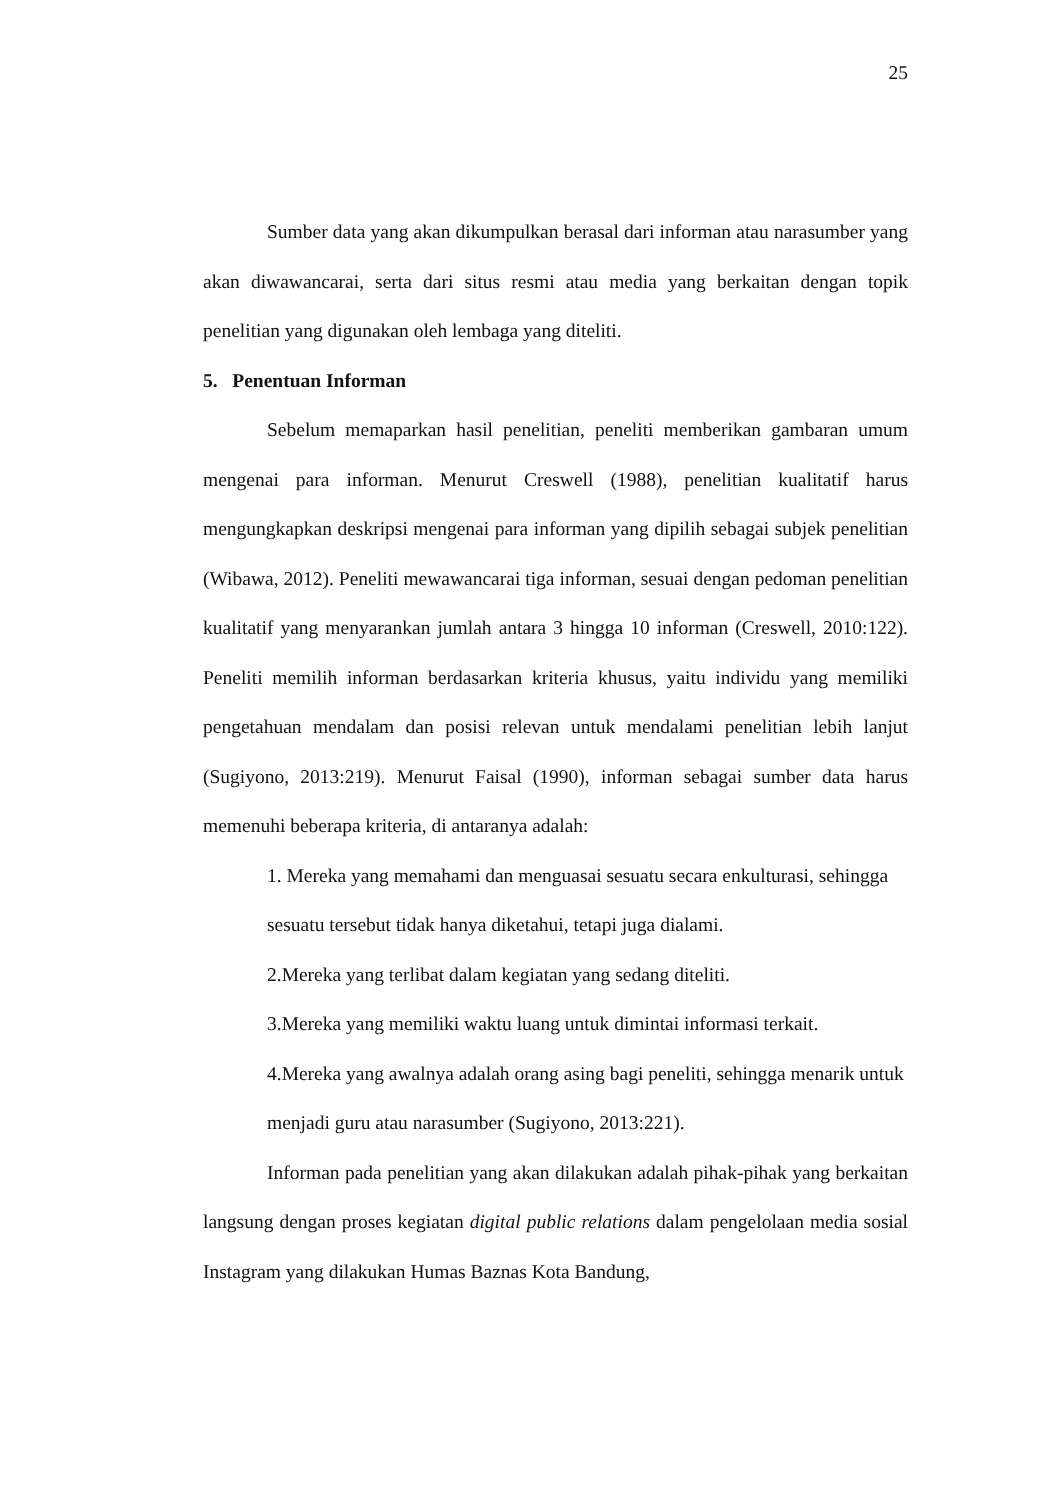25
Sumber data yang akan dikumpulkan berasal dari informan atau narasumber yang akan diwawancarai, serta dari situs resmi atau media yang berkaitan dengan topik penelitian yang digunakan oleh lembaga yang diteliti.
5. Penentuan Informan
Sebelum memaparkan hasil penelitian, peneliti memberikan gambaran umum mengenai para informan. Menurut Creswell (1988), penelitian kualitatif harus mengungkapkan deskripsi mengenai para informan yang dipilih sebagai subjek penelitian (Wibawa, 2012). Peneliti mewawancarai tiga informan, sesuai dengan pedoman penelitian kualitatif yang menyarankan jumlah antara 3 hingga 10 informan (Creswell, 2010:122). Peneliti memilih informan berdasarkan kriteria khusus, yaitu individu yang memiliki pengetahuan mendalam dan posisi relevan untuk mendalami penelitian lebih lanjut (Sugiyono, 2013:219). Menurut Faisal (1990), informan sebagai sumber data harus memenuhi beberapa kriteria, di antaranya adalah:
1. Mereka yang memahami dan menguasai sesuatu secara enkulturasi, sehingga sesuatu tersebut tidak hanya diketahui, tetapi juga dialami.
2.Mereka yang terlibat dalam kegiatan yang sedang diteliti.
3.Mereka yang memiliki waktu luang untuk dimintai informasi terkait.
4.Mereka yang awalnya adalah orang asing bagi peneliti, sehingga menarik untuk menjadi guru atau narasumber (Sugiyono, 2013:221).
Informan pada penelitian yang akan dilakukan adalah pihak-pihak yang berkaitan langsung dengan proses kegiatan digital public relations dalam pengelolaan media sosial Instagram yang dilakukan Humas Baznas Kota Bandung,